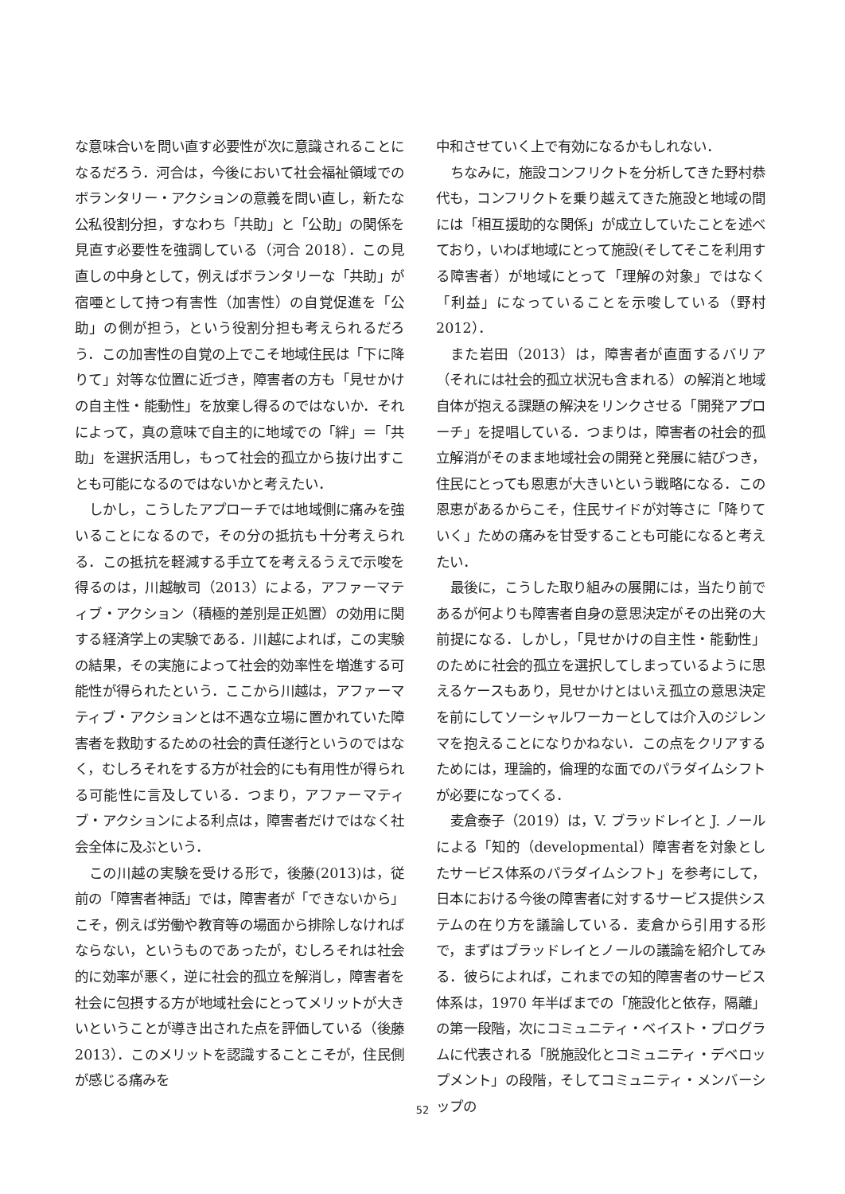な意味合いを問い直す必要性が次に意識されることになるだろう．河合は，今後において社会福祉領域でのボランタリー・アクションの意義を問い直し，新たな公私役割分担，すなわち「共助」と「公助」の関係を見直す必要性を強調している（河合 2018）．この見直しの中身として，例えばボランタリーな「共助」が宿唖として持つ有害性（加害性）の自覚促進を「公助」の側が担う，という役割分担も考えられるだろう．この加害性の自覚の上でこそ地域住民は「下に降りて」対等な位置に近づき，障害者の方も「見せかけの自主性・能動性」を放棄し得るのではないか．それによって，真の意味で自主的に地域での「絆」＝「共助」を選択活用し，もって社会的孤立から抜け出すことも可能になるのではないかと考えたい．
しかし，こうしたアプローチでは地域側に痛みを強いることになるので，その分の抵抗も十分考えられる．この抵抗を軽減する手立てを考えるうえで示唆を得るのは，川越敏司（2013）による，アファーマティブ・アクション（積極的差別是正処置）の効用に関する経済学上の実験である．川越によれば，この実験の結果，その実施によって社会的効率性を増進する可能性が得られたという．ここから川越は，アファーマティブ・アクションとは不遇な立場に置かれていた障害者を救助するための社会的責任遂行というのではなく，むしろそれをする方が社会的にも有用性が得られる可能性に言及している．つまり，アファーマティブ・アクションによる利点は，障害者だけではなく社会全体に及ぶという．
この川越の実験を受ける形で，後藤(2013)は，従前の「障害者神話」では，障害者が「できないから」こそ，例えば労働や教育等の場面から排除しなければならない，というものであったが，むしろそれは社会的に効率が悪く，逆に社会的孤立を解消し，障害者を社会に包摂する方が地域社会にとってメリットが大きいということが導き出された点を評価している（後藤 2013）．このメリットを認識することこそが，住民側が感じる痛みを
中和させていく上で有効になるかもしれない．
ちなみに，施設コンフリクトを分析してきた野村恭代も，コンフリクトを乗り越えてきた施設と地域の間には「相互援助的な関係」が成立していたことを述べており，いわば地域にとって施設(そしてそこを利用する障害者）が地域にとって「理解の対象」ではなく「利益」になっていることを示唆している（野村 2012）．
また岩田（2013）は，障害者が直面するバリア（それには社会的孤立状況も含まれる）の解消と地域自体が抱える課題の解決をリンクさせる「開発アプローチ」を提唱している．つまりは，障害者の社会的孤立解消がそのまま地域社会の開発と発展に結びつき，住民にとっても恩恵が大きいという戦略になる．この恩恵があるからこそ，住民サイドが対等さに「降りていく」ための痛みを甘受することも可能になると考えたい．
最後に，こうした取り組みの展開には，当たり前であるが何よりも障害者自身の意思決定がその出発の大前提になる．しかし，「見せかけの自主性・能動性」のために社会的孤立を選択してしまっているように思えるケースもあり，見せかけとはいえ孤立の意思決定を前にしてソーシャルワーカーとしては介入のジレンマを抱えることになりかねない．この点をクリアするためには，理論的，倫理的な面でのパラダイムシフトが必要になってくる．
麦倉泰子（2019）は，V. ブラッドレイと J. ノールによる「知的（developmental）障害者を対象としたサービス体系のパラダイムシフト」を参考にして，日本における今後の障害者に対するサービス提供システムの在り方を議論している．麦倉から引用する形で，まずはブラッドレイとノールの議論を紹介してみる．彼らによれば，これまでの知的障害者のサービス体系は，1970 年半ばまでの「施設化と依存，隔離」の第一段階，次にコミュニティ・ベイスト・プログラムに代表される「脱施設化とコミュニティ・デベロップメント」の段階，そしてコミュニティ・メンバーシップの
52